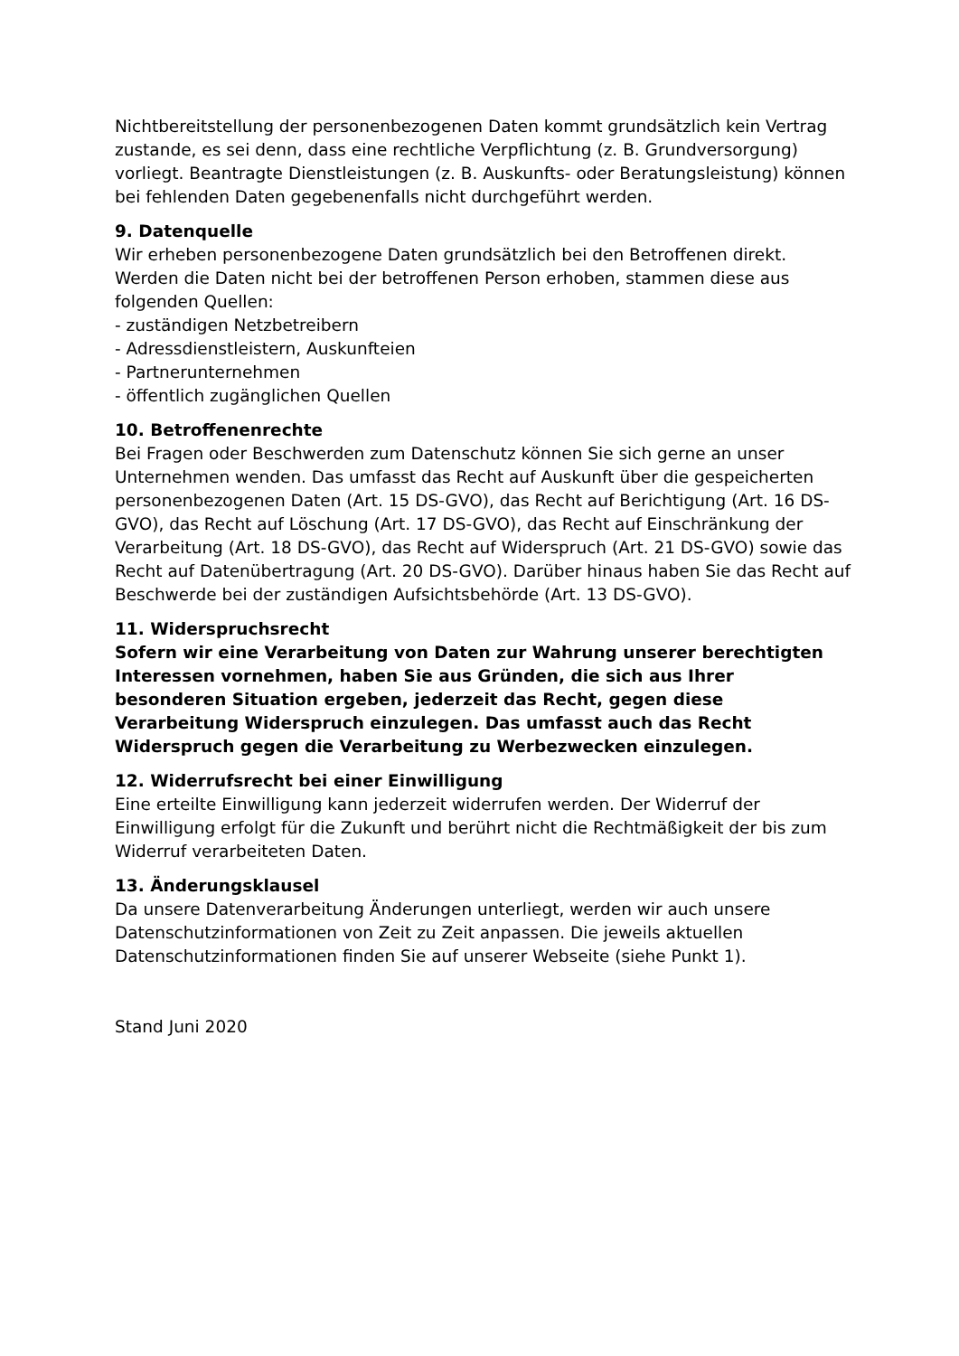Nichtbereitstellung der personenbezogenen Daten kommt grundsätzlich kein Vertrag zustande, es sei denn, dass eine rechtliche Verpflichtung (z. B. Grundversorgung) vorliegt. Beantragte Dienstleistungen (z. B. Auskunfts- oder Beratungsleistung) können bei fehlenden Daten gegebenenfalls nicht durchgeführt werden.
9. Datenquelle
Wir erheben personenbezogene Daten grundsätzlich bei den Betroffenen direkt. Werden die Daten nicht bei der betroffenen Person erhoben, stammen diese aus folgenden Quellen:
- zuständigen Netzbetreibern
- Adressdienstleistern, Auskunfteien
- Partnerunternehmen
- öffentlich zugänglichen Quellen
10. Betroffenenrechte
Bei Fragen oder Beschwerden zum Datenschutz können Sie sich gerne an unser Unternehmen wenden. Das umfasst das Recht auf Auskunft über die gespeicherten personenbezogenen Daten (Art. 15 DS-GVO), das Recht auf Berichtigung (Art. 16 DS-GVO), das Recht auf Löschung (Art. 17 DS-GVO), das Recht auf Einschränkung der Verarbeitung (Art. 18 DS-GVO), das Recht auf Widerspruch (Art. 21 DS-GVO) sowie das Recht auf Datenübertragung (Art. 20 DS-GVO). Darüber hinaus haben Sie das Recht auf Beschwerde bei der zuständigen Aufsichtsbehörde (Art. 13 DS-GVO).
11. Widerspruchsrecht
Sofern wir eine Verarbeitung von Daten zur Wahrung unserer berechtigten Interessen vornehmen, haben Sie aus Gründen, die sich aus Ihrer besonderen Situation ergeben, jederzeit das Recht, gegen diese Verarbeitung Widerspruch einzulegen. Das umfasst auch das Recht Widerspruch gegen die Verarbeitung zu Werbezwecken einzulegen.
12. Widerrufsrecht bei einer Einwilligung
Eine erteilte Einwilligung kann jederzeit widerrufen werden. Der Widerruf der Einwilligung erfolgt für die Zukunft und berührt nicht die Rechtmäßigkeit der bis zum Widerruf verarbeiteten Daten.
13. Änderungsklausel
Da unsere Datenverarbeitung Änderungen unterliegt, werden wir auch unsere Datenschutzinformationen von Zeit zu Zeit anpassen. Die jeweils aktuellen Datenschutzinformationen finden Sie auf unserer Webseite (siehe Punkt 1).
Stand Juni 2020